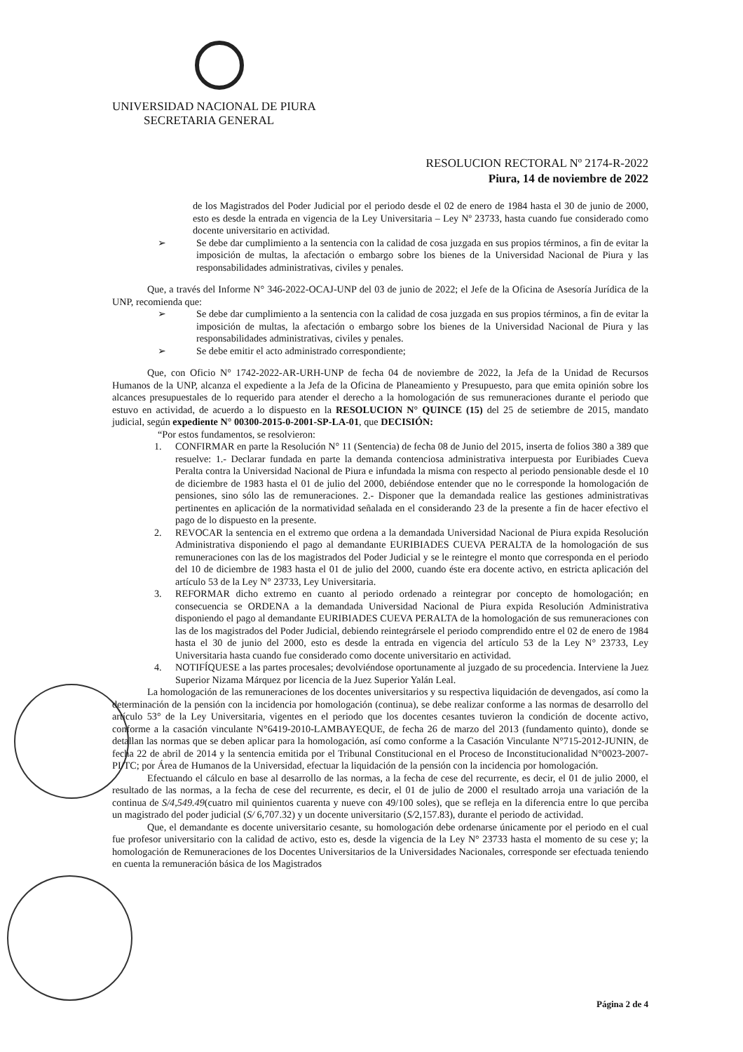UNIVERSIDAD NACIONAL DE PIURA
SECRETARIA GENERAL
RESOLUCION RECTORAL Nº 2174-R-2022
Piura, 14 de noviembre de 2022
de los Magistrados del Poder Judicial por el periodo desde el 02 de enero de 1984 hasta el 30 de junio de 2000, esto es desde la entrada en vigencia de la Ley Universitaria – Ley Nº 23733, hasta cuando fue considerado como docente universitario en actividad.
➢ Se debe dar cumplimiento a la sentencia con la calidad de cosa juzgada en sus propios términos, a fin de evitar la imposición de multas, la afectación o embargo sobre los bienes de la Universidad Nacional de Piura y las responsabilidades administrativas, civiles y penales.
Que, a través del Informe N° 346-2022-OCAJ-UNP del 03 de junio de 2022; el Jefe de la Oficina de Asesoría Jurídica de la UNP, recomienda que:
➢ Se debe dar cumplimiento a la sentencia con la calidad de cosa juzgada en sus propios términos, a fin de evitar la imposición de multas, la afectación o embargo sobre los bienes de la Universidad Nacional de Piura y las responsabilidades administrativas, civiles y penales.
➢ Se debe emitir el acto administrado correspondiente;
Que, con Oficio N° 1742-2022-AR-URH-UNP de fecha 04 de noviembre de 2022, la Jefa de la Unidad de Recursos Humanos de la UNP, alcanza el expediente a la Jefa de la Oficina de Planeamiento y Presupuesto, para que emita opinión sobre los alcances presupuestales de lo requerido para atender el derecho a la homologación de sus remuneraciones durante el periodo que estuvo en actividad, de acuerdo a lo dispuesto en la RESOLUCION N° QUINCE (15) del 25 de setiembre de 2015, mandato judicial, según expediente N° 00300-2015-0-2001-SP-LA-01, que DECISIÓN:
“Por estos fundamentos, se resolvieron:
1. CONFIRMAR en parte la Resolución N° 11 (Sentencia) de fecha 08 de Junio del 2015, inserta de folios 380 a 389 que resuelve: 1.- Declarar fundada en parte la demanda contenciosa administrativa interpuesta por Euribiades Cueva Peralta contra la Universidad Nacional de Piura e infundada la misma con respecto al periodo pensionable desde el 10 de diciembre de 1983 hasta el 01 de julio del 2000, debiéndose entender que no le corresponde la homologación de pensiones, sino sólo las de remuneraciones. 2.- Disponer que la demandada realice las gestiones administrativas pertinentes en aplicación de la normatividad señalada en el considerando 23 de la presente a fin de hacer efectivo el pago de lo dispuesto en la presente.
2. REVOCAR la sentencia en el extremo que ordena a la demandada Universidad Nacional de Piura expida Resolución Administrativa disponiendo el pago al demandante EURIBIADES CUEVA PERALTA de la homologación de sus remuneraciones con las de los magistrados del Poder Judicial y se le reintegre el monto que corresponda en el periodo del 10 de diciembre de 1983 hasta el 01 de julio del 2000, cuando éste era docente activo, en estricta aplicación del artículo 53 de la Ley N° 23733, Ley Universitaria.
3. REFORMAR dicho extremo en cuanto al periodo ordenado a reintegrar por concepto de homologación; en consecuencia se ORDENA a la demandada Universidad Nacional de Piura expida Resolución Administrativa disponiendo el pago al demandante EURIBIADES CUEVA PERALTA de la homologación de sus remuneraciones con las de los magistrados del Poder Judicial, debiendo reintegrársele el periodo comprendido entre el 02 de enero de 1984 hasta el 30 de junio del 2000, esto es desde la entrada en vigencia del artículo 53 de la Ley N° 23733, Ley Universitaria hasta cuando fue considerado como docente universitario en actividad.
4. NOTIFÍQUESE a las partes procesales; devolviéndose oportunamente al juzgado de su procedencia. Interviene la Juez Superior Nizama Márquez por licencia de la Juez Superior Yalán Leal.
La homologación de las remuneraciones de los docentes universitarios y su respectiva liquidación de devengados, así como la determinación de la pensión con la incidencia por homologación (continua), se debe realizar conforme a las normas de desarrollo del artículo 53° de la Ley Universitaria, vigentes en el periodo que los docentes cesantes tuvieron la condición de docente activo, conforme a la casación vinculante N°6419-2010-LAMBAYEQUE, de fecha 26 de marzo del 2013 (fundamento quinto), donde se detallan las normas que se deben aplicar para la homologación, así como conforme a la Casación Vinculante N°715-2012-JUNIN, de fecha 22 de abril de 2014 y la sentencia emitida por el Tribunal Constitucional en el Proceso de Inconstitucionalidad N°0023-2007-PI/TC; por Área de Humanos de la Universidad, efectuar la liquidación de la pensión con la incidencia por homologación.
Efectuando el cálculo en base al desarrollo de las normas, a la fecha de cese del recurrente, es decir, el 01 de julio 2000, el resultado de las normas, a la fecha de cese del recurrente, es decir, el 01 de julio de 2000 el resultado arroja una variación de la continua de S/4,549.49(cuatro mil quinientos cuarenta y nueve con 49/100 soles), que se refleja en la diferencia entre lo que perciba un magistrado del poder judicial (S/ 6,707.32) y un docente universitario (S/2,157.83), durante el periodo de actividad.
Que, el demandante es docente universitario cesante, su homologación debe ordenarse únicamente por el periodo en el cual fue profesor universitario con la calidad de activo, esto es, desde la vigencia de la Ley N° 23733 hasta el momento de su cese y; la homologación de Remuneraciones de los Docentes Universitarios de la Universidades Nacionales, corresponde ser efectuada teniendo en cuenta la remuneración básica de los Magistrados
Página 2 de 4